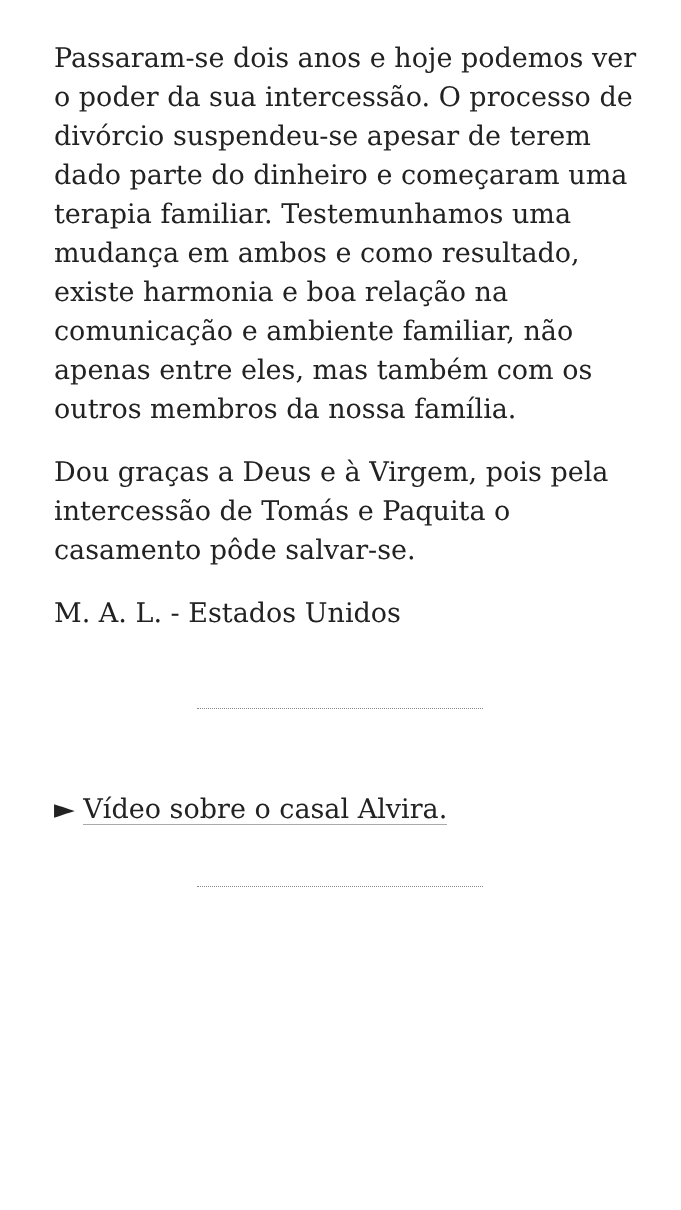Passaram-se dois anos e hoje podemos ver o poder da sua intercessão. O processo de divórcio suspendeu-se apesar de terem dado parte do dinheiro e começaram uma terapia familiar. Testemunhamos uma mudança em ambos e como resultado, existe harmonia e boa relação na comunicação e ambiente familiar, não apenas entre eles, mas também com os outros membros da nossa família.
Dou graças a Deus e à Virgem, pois pela intercessão de Tomás e Paquita o casamento pôde salvar-se.
M. A. L. - Estados Unidos
► Vídeo sobre o casal Alvira.